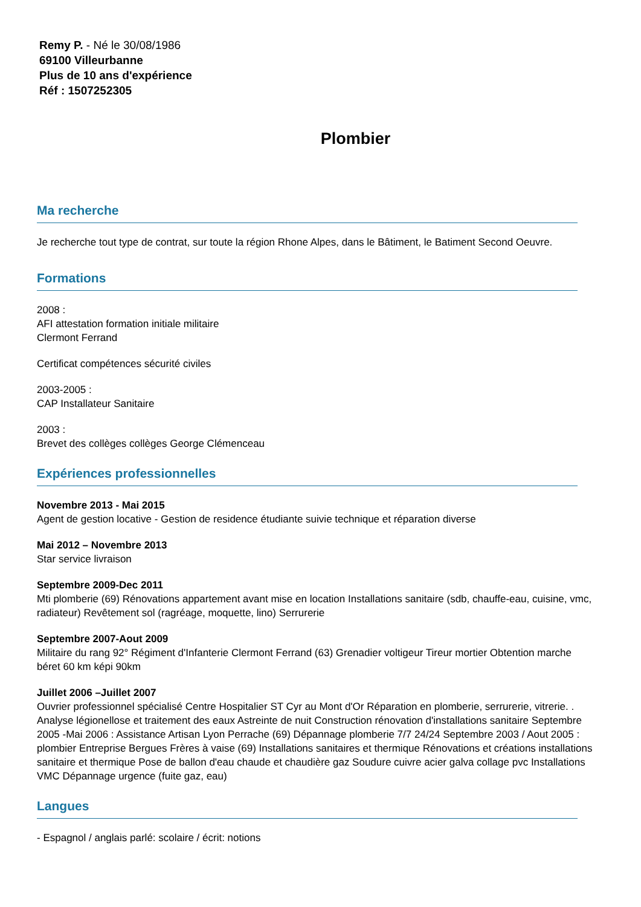Remy P. - Né le 30/08/1986
69100 Villeurbanne
Plus de 10 ans d'expérience
Réf : 1507252305
Plombier
Ma recherche
Je recherche tout type de contrat, sur toute la région Rhone Alpes, dans le Bâtiment, le Batiment Second Oeuvre.
Formations
2008 :
AFI attestation formation initiale militaire
Clermont Ferrand
Certificat compétences sécurité civiles
2003-2005 :
CAP Installateur Sanitaire
2003 :
Brevet des collèges collèges George Clémenceau
Expériences professionnelles
Novembre 2013 - Mai 2015
Agent de gestion locative - Gestion de residence étudiante suivie technique et réparation diverse
Mai 2012 – Novembre 2013
Star service livraison
Septembre 2009-Dec 2011
Mti plomberie (69) Rénovations appartement avant mise en location Installations sanitaire (sdb, chauffe-eau, cuisine, vmc, radiateur) Revêtement sol (ragréage, moquette, lino) Serrurerie
Septembre 2007-Aout 2009
Militaire du rang 92° Régiment d'Infanterie Clermont Ferrand (63) Grenadier voltigeur Tireur mortier Obtention marche béret 60 km képi 90km
Juillet 2006 –Juillet 2007
Ouvrier professionnel spécialisé Centre Hospitalier ST Cyr au Mont d'Or Réparation en plomberie, serrurerie, vitrerie. . Analyse légionellose et traitement des eaux Astreinte de nuit Construction rénovation d'installations sanitaire Septembre 2005 -Mai 2006 : Assistance Artisan Lyon Perrache (69) Dépannage plomberie 7/7 24/24 Septembre 2003 / Aout 2005 : plombier Entreprise Bergues Frères à vaise (69) Installations sanitaires et thermique Rénovations et créations installations sanitaire et thermique Pose de ballon d'eau chaude et chaudière gaz Soudure cuivre acier galva collage pvc Installations VMC Dépannage urgence (fuite gaz, eau)
Langues
- Espagnol / anglais parlé: scolaire / écrit: notions